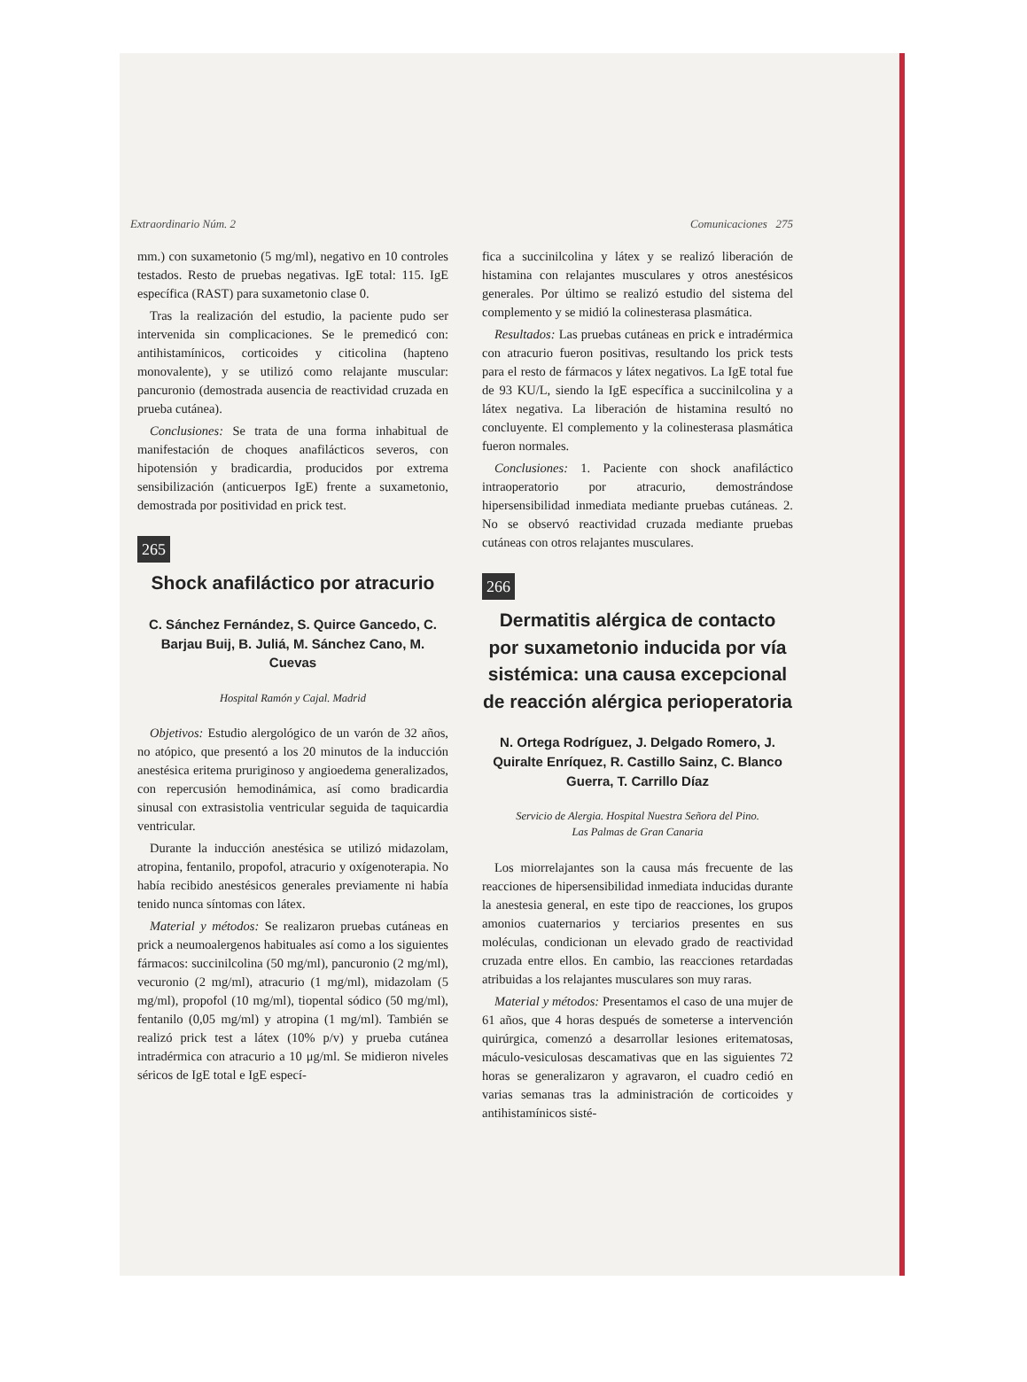Extraordinario Núm. 2 Comunicaciones 275
mm.) con suxametonio (5 mg/ml), negativo en 10 controles testados. Resto de pruebas negativas. IgE total: 115. IgE específica (RAST) para suxametonio clase 0.
Tras la realización del estudio, la paciente pudo ser intervenida sin complicaciones. Se le premedicó con: antihistamínicos, corticoides y citicolina (hapteno monovalente), y se utilizó como relajante muscular: pancuronio (demostrada ausencia de reactividad cruzada en prueba cutánea).
Conclusiones: Se trata de una forma inhabitual de manifestación de choques anafilácticos severos, con hipotensión y bradicardia, producidos por extrema sensibilización (anticuerpos IgE) frente a suxametonio, demostrada por positividad en prick test.
265
Shock anafiláctico por atracurio
C. Sánchez Fernández, S. Quirce Gancedo, C. Barjau Buij, B. Juliá, M. Sánchez Cano, M. Cuevas
Hospital Ramón y Cajal. Madrid
Objetivos: Estudio alergológico de un varón de 32 años, no atópico, que presentó a los 20 minutos de la inducción anestésica eritema pruriginoso y angioedema generalizados, con repercusión hemodinámica, así como bradicardia sinusal con extrasistolia ventricular seguida de taquicardia ventricular.
Durante la inducción anestésica se utilizó midazolam, atropina, fentanilo, propofol, atracurio y oxígenoterapia. No había recibido anestésicos generales previamente ni había tenido nunca síntomas con látex.
Material y métodos: Se realizaron pruebas cutáneas en prick a neumoalergenos habituales así como a los siguientes fármacos: succinilcolina (50 mg/ml), pancuronio (2 mg/ml), vecuronio (2 mg/ml), atracurio (1 mg/ml), midazolam (5 mg/ml), propofol (10 mg/ml), tiopental sódico (50 mg/ml), fentanilo (0,05 mg/ml) y atropina (1 mg/ml). También se realizó prick test a látex (10% p/v) y prueba cutánea intradérmica con atracurio a 10 μg/ml. Se midieron niveles séricos de IgE total e IgE especí-
fica a succinilcolina y látex y se realizó liberación de histamina con relajantes musculares y otros anestésicos generales. Por último se realizó estudio del sistema del complemento y se midió la colinesterasa plasmática.
Resultados: Las pruebas cutáneas en prick e intradérmica con atracurio fueron positivas, resultando los prick tests para el resto de fármacos y látex negativos. La IgE total fue de 93 KU/L, siendo la IgE específica a succinilcolina y a látex negativa. La liberación de histamina resultó no concluyente. El complemento y la colinesterasa plasmática fueron normales.
Conclusiones: 1. Paciente con shock anafiláctico intraoperatorio por atracurio, demostrándose hipersensibilidad inmediata mediante pruebas cutáneas. 2. No se observó reactividad cruzada mediante pruebas cutáneas con otros relajantes musculares.
266
Dermatitis alérgica de contacto por suxametonio inducida por vía sistémica: una causa excepcional de reacción alérgica perioperatoria
N. Ortega Rodríguez, J. Delgado Romero, J. Quiralte Enríquez, R. Castillo Sainz, C. Blanco Guerra, T. Carrillo Díaz
Servicio de Alergia. Hospital Nuestra Señora del Pino.
Las Palmas de Gran Canaria
Los miorrelajantes son la causa más frecuente de las reacciones de hipersensibilidad inmediata inducidas durante la anestesia general, en este tipo de reacciones, los grupos amonios cuaternarios y terciarios presentes en sus moléculas, condicionan un elevado grado de reactividad cruzada entre ellos. En cambio, las reacciones retardadas atribuidas a los relajantes musculares son muy raras.
Material y métodos: Presentamos el caso de una mujer de 61 años, que 4 horas después de someterse a intervención quirúrgica, comenzó a desarrollar lesiones eritematosas, máculo-vesiculosas descamativas que en las siguientes 72 horas se generalizaron y agravaron, el cuadro cedió en varias semanas tras la administración de corticoides y antihistamínicos sisté-